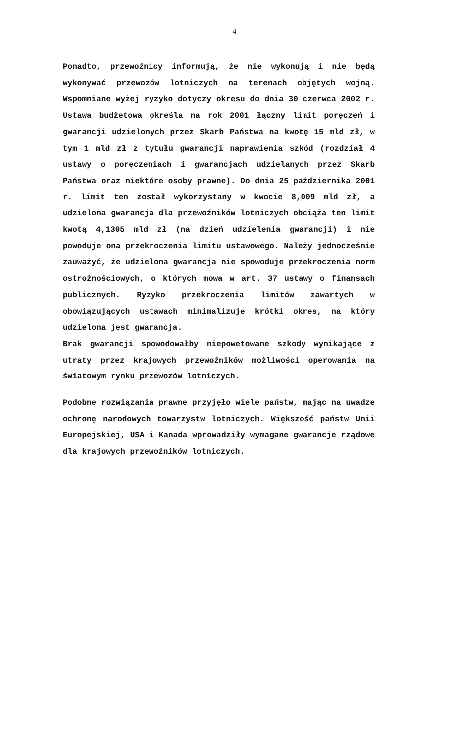4
Ponadto, przewoźnicy informują, że nie wykonują i nie będą wykonywać przewozów lotniczych na terenach objętych wojną. Wspomniane wyżej ryzyko dotyczy okresu do dnia 30 czerwca 2002 r. Ustawa budżetowa określa na rok 2001 łączny limit poręczeń i gwarancji udzielonych przez Skarb Państwa na kwotę 15 mld zł, w tym 1 mld zł z tytułu gwarancji naprawienia szkód (rozdział 4 ustawy o poręczeniach i gwarancjach udzielanych przez Skarb Państwa oraz niektóre osoby prawne). Do dnia 25 października 2001 r. limit ten został wykorzystany w kwocie 8,009 mld zł, a udzielona gwarancja dla przewoźników lotniczych obciąża ten limit kwotą 4,1305 mld zł (na dzień udzielenia gwarancji) i nie powoduje ona przekroczenia limitu ustawowego. Należy jednocześnie zauważyć, że udzielona gwarancja nie spowoduje przekroczenia norm ostrożnościowych, o których mowa w art. 37 ustawy o finansach publicznych. Ryzyko przekroczenia limitów zawartych w obowiązujących ustawach minimalizuje krótki okres, na który udzielona jest gwarancja.
Brak gwarancji spowodowałby niepowetowane szkody wynikające z utraty przez krajowych przewoźników możliwości operowania na światowym rynku przewozów lotniczych.
Podobne rozwiązania prawne przyjęło wiele państw, mając na uwadze ochronę narodowych towarzystw lotniczych. Większość państw Unii Europejskiej, USA i Kanada wprowadziły wymagane gwarancje rządowe dla krajowych przewoźników lotniczych.